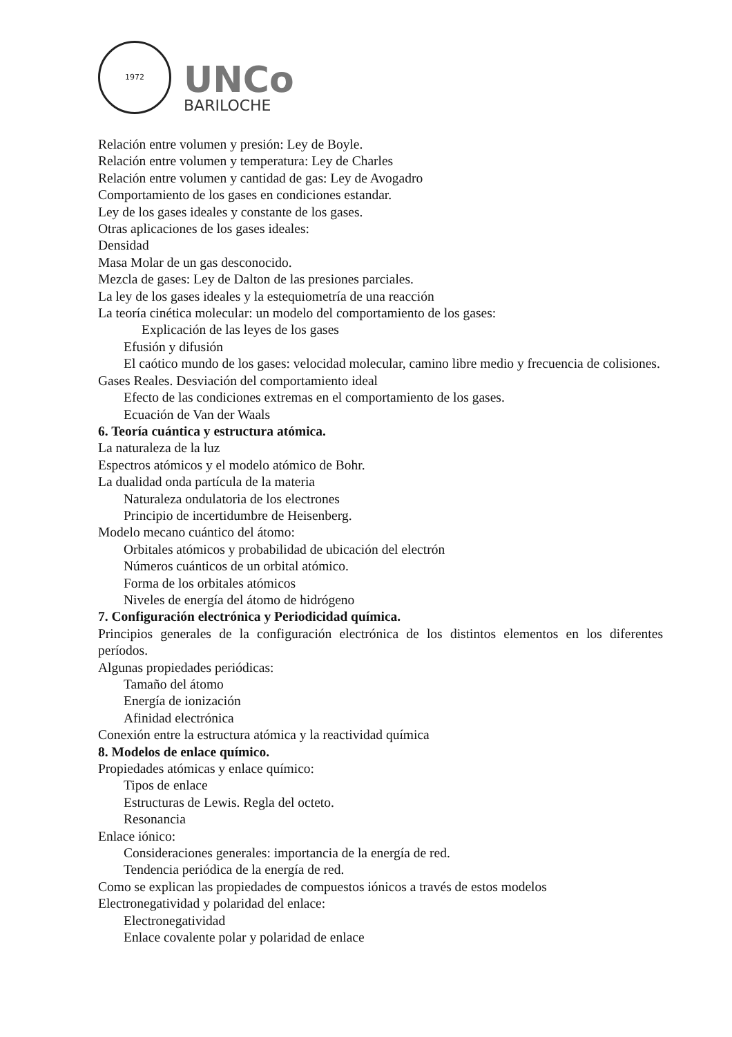1972
UNCo
BARILOCHE
Relación entre volumen y presión: Ley de Boyle.
Relación entre volumen y temperatura: Ley de Charles
Relación entre volumen y cantidad de gas: Ley de Avogadro
Comportamiento de los gases en condiciones estandar.
Ley de los gases ideales y constante de los gases.
Otras aplicaciones de los gases ideales:
Densidad
Masa Molar de un gas desconocido.
Mezcla de gases: Ley de Dalton de las presiones parciales.
La ley de los gases ideales y la estequiometría de una reacción
La teoría cinética molecular: un modelo del comportamiento de los gases:
Explicación de las leyes de los gases
Efusión y difusión
El caótico mundo de los gases: velocidad molecular, camino libre medio y frecuencia de colisiones.
Gases Reales. Desviación del comportamiento ideal
Efecto de las condiciones extremas en el comportamiento de los gases.
Ecuación de Van der Waals
6. Teoría cuántica y estructura atómica.
La naturaleza de la luz
Espectros atómicos y el modelo atómico de Bohr.
La dualidad onda partícula de la materia
Naturaleza ondulatoria de los electrones
Principio de incertidumbre de Heisenberg.
Modelo mecano cuántico del átomo:
Orbitales atómicos y probabilidad de ubicación del electrón
Números cuánticos de un orbital atómico.
Forma de los orbitales atómicos
Niveles de energía del átomo de hidrógeno
7. Configuración electrónica y Periodicidad química.
Principios generales de la configuración electrónica de los distintos elementos en los diferentes períodos.
Algunas propiedades periódicas:
Tamaño del átomo
Energía de ionización
Afinidad electrónica
Conexión entre la estructura atómica y la reactividad química
8. Modelos de enlace químico.
Propiedades atómicas y enlace químico:
Tipos de enlace
Estructuras de Lewis. Regla del octeto.
Resonancia
Enlace iónico:
Consideraciones generales: importancia de la energía de red.
Tendencia periódica de la energía de red.
Como se explican las propiedades de compuestos iónicos a través de estos modelos
Electronegatividad y polaridad del enlace:
Electronegatividad
Enlace covalente polar y polaridad de enlace